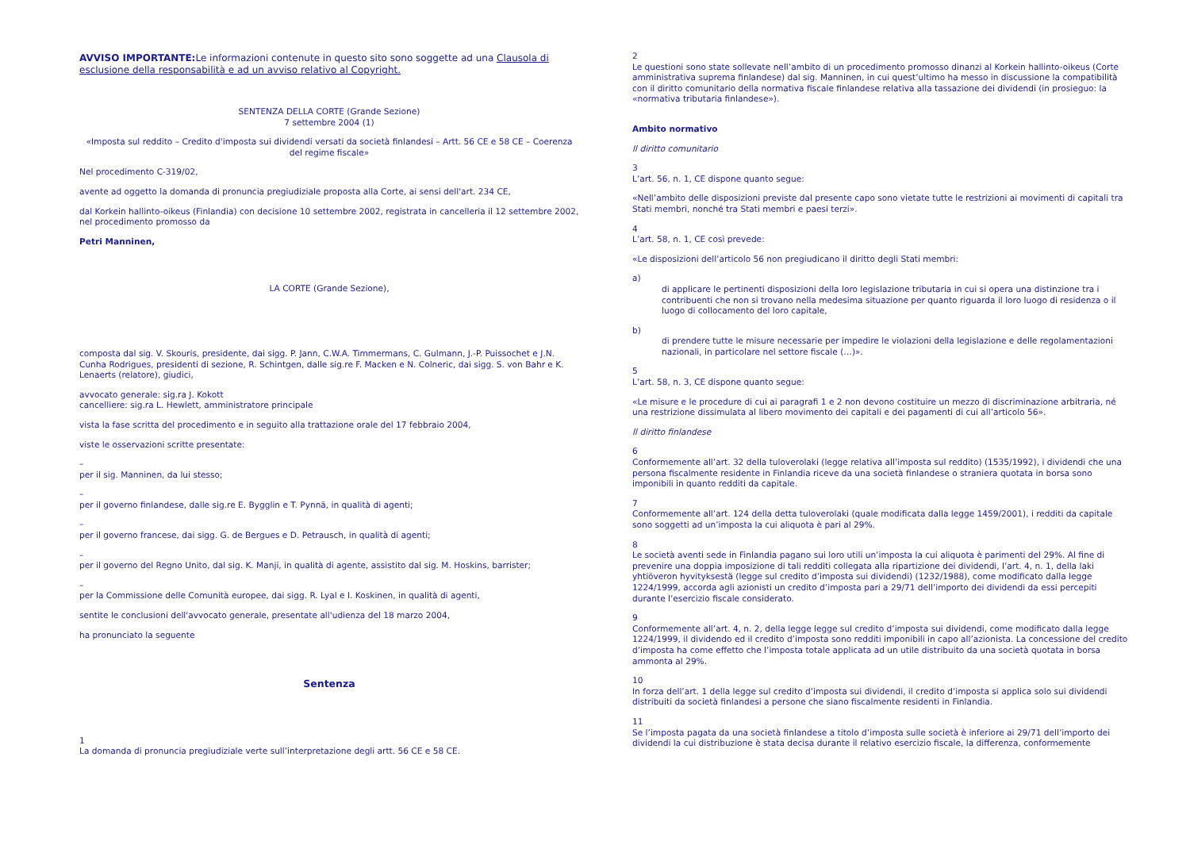AVVISO IMPORTANTE: Le informazioni contenute in questo sito sono soggette ad una Clausola di esclusione della responsabilità e ad un avviso relativo al Copyright.
SENTENZA DELLA CORTE (Grande Sezione)
7 settembre 2004 (1)
«Imposta sul reddito – Credito d'imposta sui dividendi versati da società finlandesi – Artt. 56 CE e 58 CE – Coerenza del regime fiscale»
Nel procedimento C-319/02,
avente ad oggetto la domanda di pronuncia pregiudiziale proposta alla Corte, ai sensi dell'art. 234 CE,
dal Korkein hallinto-oikeus (Finlandia) con decisione 10 settembre 2002, registrata in cancelleria il 12 settembre 2002, nel procedimento promosso da
Petri Manninen,
LA CORTE (Grande Sezione),
composta dal sig. V. Skouris, presidente, dai sigg. P. Jann, C.W.A. Timmermans, C. Gulmann, J.-P. Puissochet e J.N. Cunha Rodrigues, presidenti di sezione, R. Schintgen, dalle sig.re F. Macken e N. Colneric, dai sigg. S. von Bahr e K. Lenaerts (relatore), giudici,
avvocato generale: sig.ra J. Kokott
cancelliere: sig.ra L. Hewlett, amministratore principale
vista la fase scritta del procedimento e in seguito alla trattazione orale del 17 febbraio 2004,
viste le osservazioni scritte presentate:
–
per il sig. Manninen, da lui stesso;
–
per il governo finlandese, dalle sig.re E. Bygglin e T. Pynnä, in qualità di agenti;
–
per il governo francese, dai sigg. G. de Bergues e D. Petrausch, in qualità di agenti;
–
per il governo del Regno Unito, dal sig. K. Manji, in qualità di agente, assistito dal sig. M. Hoskins, barrister;
–
per la Commissione delle Comunità europee, dai sigg. R. Lyal e I. Koskinen, in qualità di agenti,
sentite le conclusioni dell'avvocato generale, presentate all'udienza del 18 marzo 2004,
ha pronunciato la seguente
Sentenza
1
La domanda di pronuncia pregiudiziale verte sull’interpretazione degli artt. 56 CE e 58 CE.
2
Le questioni sono state sollevate nell’ambito di un procedimento promosso dinanzi al Korkein hallinto-oikeus (Corte amministrativa suprema finlandese) dal sig. Manninen, in cui quest’ultimo ha messo in discussione la compatibilità con il diritto comunitario della normativa fiscale finlandese relativa alla tassazione dei dividendi (in prosieguo: la «normativa tributaria finlandese»).
Ambito normativo
Il diritto comunitario
3
L’art. 56, n. 1, CE dispone quanto segue:
«Nell’ambito delle disposizioni previste dal presente capo sono vietate tutte le restrizioni ai movimenti di capitali tra Stati membri, nonché tra Stati membri e paesi terzi».
4
L’art. 58, n. 1, CE così prevede:
«Le disposizioni dell’articolo 56 non pregiudicano il diritto degli Stati membri:
a)
di applicare le pertinenti disposizioni della loro legislazione tributaria in cui si opera una distinzione tra i contribuenti che non si trovano nella medesima situazione per quanto riguarda il loro luogo di residenza o il luogo di collocamento del loro capitale,
b)
di prendere tutte le misure necessarie per impedire le violazioni della legislazione e delle regolamentazioni nazionali, in particolare nel settore fiscale (…)».
5
L’art. 58, n. 3, CE dispone quanto segue:
«Le misure e le procedure di cui ai paragrafi 1 e 2 non devono costituire un mezzo di discriminazione arbitraria, né una restrizione dissimulata al libero movimento dei capitali e dei pagamenti di cui all’articolo 56».
Il diritto finlandese
6
Conformemente all’art. 32 della tuloverolaki (legge relativa all’imposta sul reddito) (1535/1992), i dividendi che una persona fiscalmente residente in Finlandia riceve da una società finlandese o straniera quotata in borsa sono imponibili in quanto redditi da capitale.
7
Conformemente all’art. 124 della detta tuloverolaki (quale modificata dalla legge 1459/2001), i redditi da capitale sono soggetti ad un’imposta la cui aliquota è pari al 29%.
8
Le società aventi sede in Finlandia pagano sui loro utili un’imposta la cui aliquota è parimenti del 29%. Al fine di prevenire una doppia imposizione di tali redditi collegata alla ripartizione dei dividendi, l’art. 4, n. 1, della laki yhtiöveron hyvityksestä (legge sul credito d’imposta sui dividendi) (1232/1988), come modificato dalla legge 1224/1999, accorda agli azionisti un credito d’imposta pari a 29/71 dell’importo dei dividendi da essi percepiti durante l’esercizio fiscale considerato.
9
Conformemente all’art. 4, n. 2, della legge legge sul credito d’imposta sui dividendi, come modificato dalla legge 1224/1999, il dividendo ed il credito d’imposta sono redditi imponibili in capo all’azionista. La concessione del credito d’imposta ha come effetto che l’imposta totale applicata ad un utile distribuito da una società quotata in borsa ammonta al 29%.
10
In forza dell’art. 1 della legge sul credito d’imposta sui dividendi, il credito d’imposta si applica solo sui dividendi distribuiti da società finlandesi a persone che siano fiscalmente residenti in Finlandia.
11
Se l’imposta pagata da una società finlandese a titolo d’imposta sulle società è inferiore ai 29/71 dell’importo dei dividendi la cui distribuzione è stata decisa durante il relativo esercizio fiscale, la differenza, conformemente